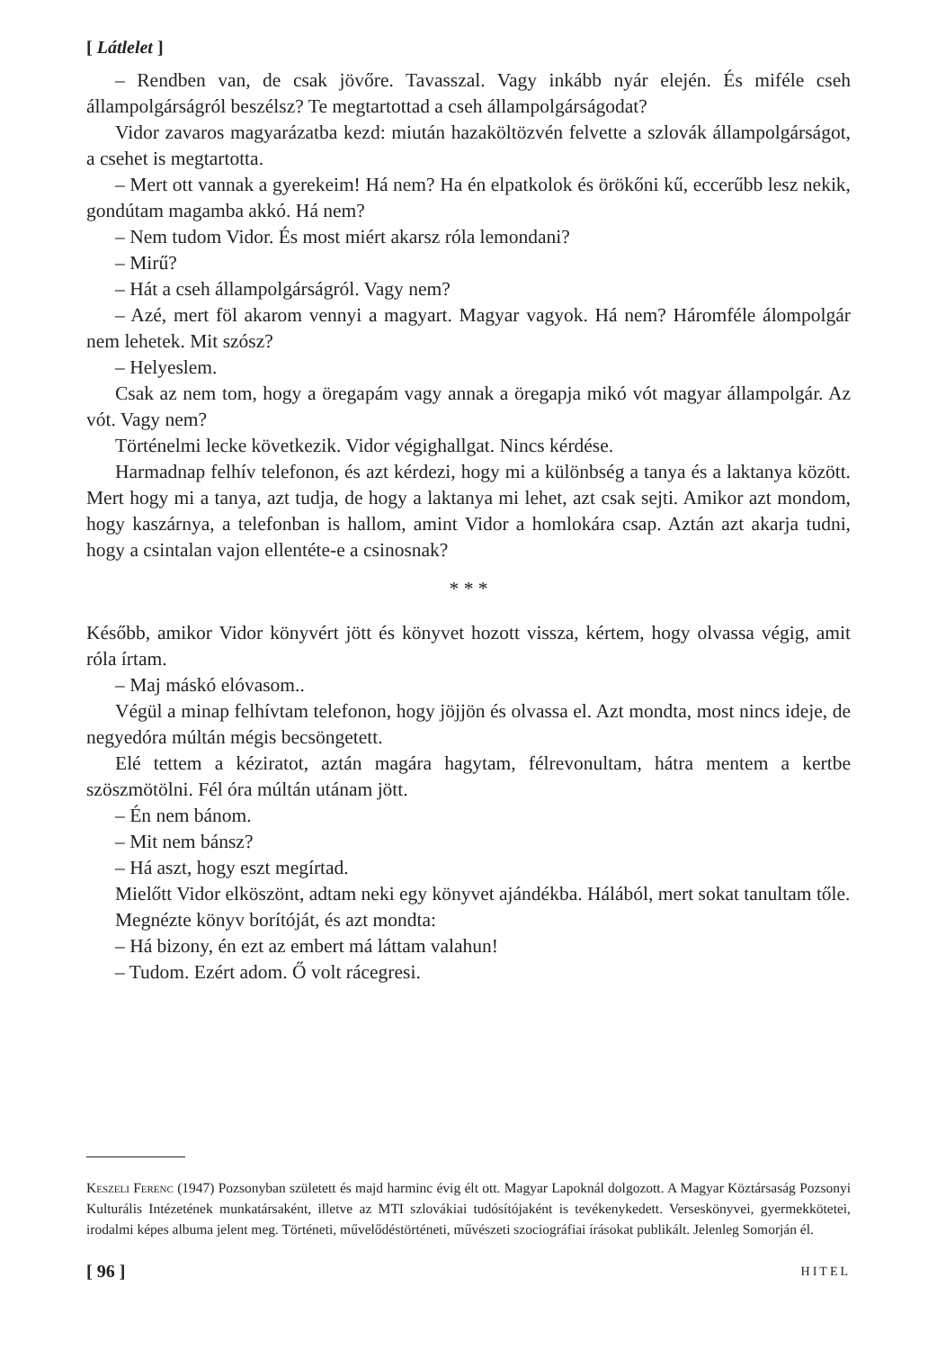[ Látlelet ]
– Rendben van, de csak jövőre. Tavasszal. Vagy inkább nyár elején. És miféle cseh állampolgárságról beszélsz? Te megtartottad a cseh állampolgárságodat?
Vidor zavaros magyarázatba kezd: miután hazaköltözvén felvette a szlovák állampolgárságot, a csehet is megtartotta.
– Mert ott vannak a gyerekeim! Há nem? Ha én elpatkolok és örökőni kű, eccerűbb lesz nekik, gondútam magamba akkó. Há nem?
– Nem tudom Vidor. És most miért akarsz róla lemondani?
– Mirű?
– Hát a cseh állampolgárságról. Vagy nem?
– Azé, mert föl akarom vennyi a magyart. Magyar vagyok. Há nem? Háromféle álompolgár nem lehetek. Mit szósz?
– Helyeslem.
Csak az nem tom, hogy a öregapám vagy annak a öregapja mikó vót magyar állampolgár. Az vót. Vagy nem?
Történelmi lecke következik. Vidor végighallgat. Nincs kérdése.
Harmadnap felhív telefonon, és azt kérdezi, hogy mi a különbség a tanya és a laktanya között. Mert hogy mi a tanya, azt tudja, de hogy a laktanya mi lehet, azt csak sejti. Amikor azt mondom, hogy kaszárnya, a telefonban is hallom, amint Vidor a homlokára csap. Aztán azt akarja tudni, hogy a csintalan vajon ellentéte-e a csinosnak?
* * *
Később, amikor Vidor könyvért jött és könyvet hozott vissza, kértem, hogy olvassa végig, amit róla írtam.
– Maj máskó elóvasom..
Végül a minap felhívtam telefonon, hogy jöjjön és olvassa el. Azt mondta, most nincs ideje, de negyedóra múltán mégis becsöngetett.
Elé tettem a kéziratot, aztán magára hagytam, félrevonultam, hátra mentem a kertbe szöszmötölni. Fél óra múltán utánam jött.
– Én nem bánom.
– Mit nem bánsz?
– Há aszt, hogy eszt megírtad.
Mielőtt Vidor elköszönt, adtam neki egy könyvet ajándékba. Hálából, mert sokat tanultam tőle.
Megnézte könyv borítóját, és azt mondta:
– Há bizony, én ezt az embert má láttam valahun!
– Tudom. Ezért adom. Ő volt rácegresi.
Keszeli Ferenc (1947) Pozsonyban született és majd harminc évig élt ott. Magyar Lapoknál dolgozott. A Magyar Köztársaság Pozsonyi Kulturális Intézetének munkatársaként, illetve az MTI szlovákiai tudósítójaként is tevékenykedett. Verseskönyvei, gyermekkötetei, irodalmi képes albuma jelent meg. Történeti, művelődéstörténeti, művészeti szociográfiai írásokat publikált. Jelenleg Somorján él.
[ 96 ] HITEL